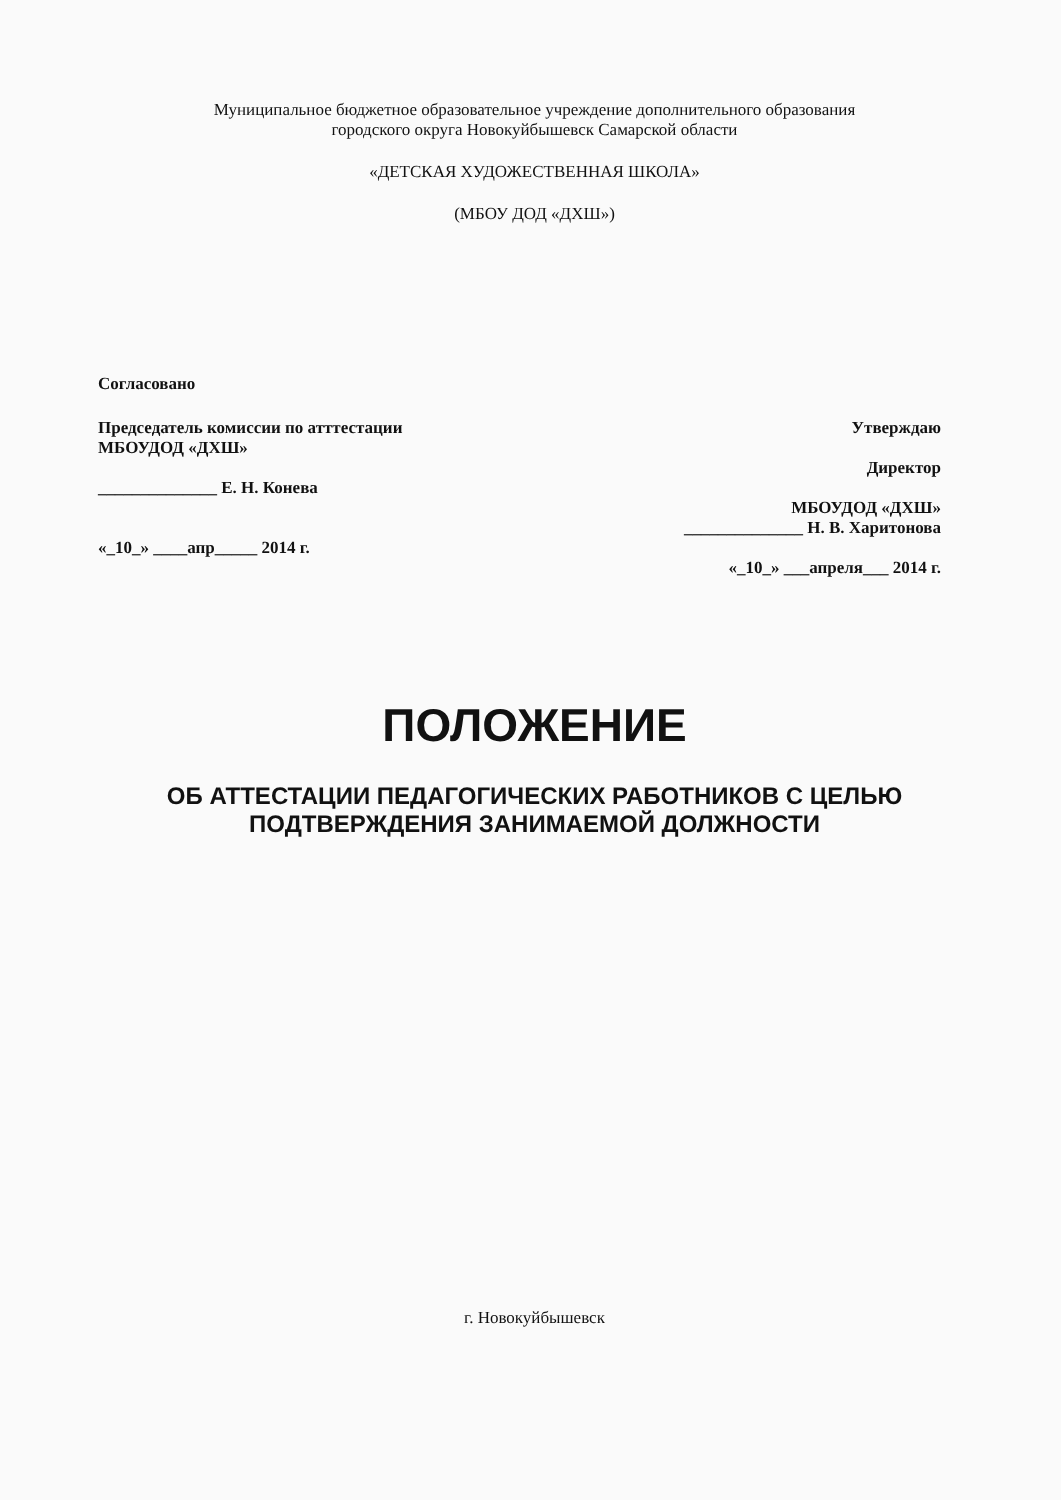Муниципальное бюджетное образовательное учреждение дополнительного образования
городского округа Новокуйбышевск Самарской области
«ДЕТСКАЯ ХУДОЖЕСТВЕННАЯ ШКОЛА»
(МБОУ ДОД «ДХШ»)
Согласовано
Председатель комиссии по атттестации Утверждаю
МБОУДОД «ДХШ»
Директор
______________ Е. Н. Конева
МБОУДОД «ДХШ»
______________ Н. В. Харитонова
«_10_» ____апр_____ 2014 г.
«_10_» ___апреля___ 2014 г.
ПОЛОЖЕНИЕ
ОБ АТТЕСТАЦИИ ПЕДАГОГИЧЕСКИХ РАБОТНИКОВ С ЦЕЛЬЮ
ПОДТВЕРЖДЕНИЯ ЗАНИМАЕМОЙ ДОЛЖНОСТИ
г. Новокуйбышевск